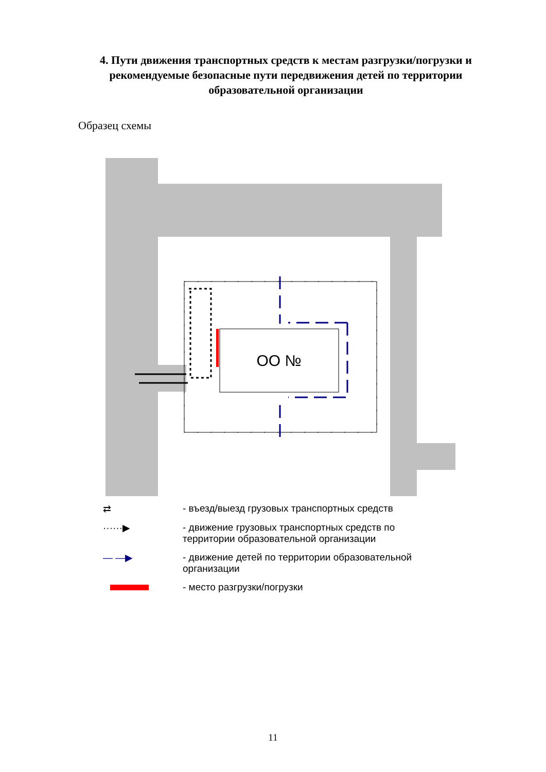4. Пути движения транспортных средств к местам разгрузки/погрузки и рекомендуемые безопасные пути передвижения детей по территории образовательной организации
Образец схемы
ОО №
⇄ - въезд/выезд грузовых транспортных средств
······▶ - движение грузовых транспортных средств по
территории образовательной организации
— —▶ - движение детей по территории образовательной
организации
- место разгрузки/погрузки
11